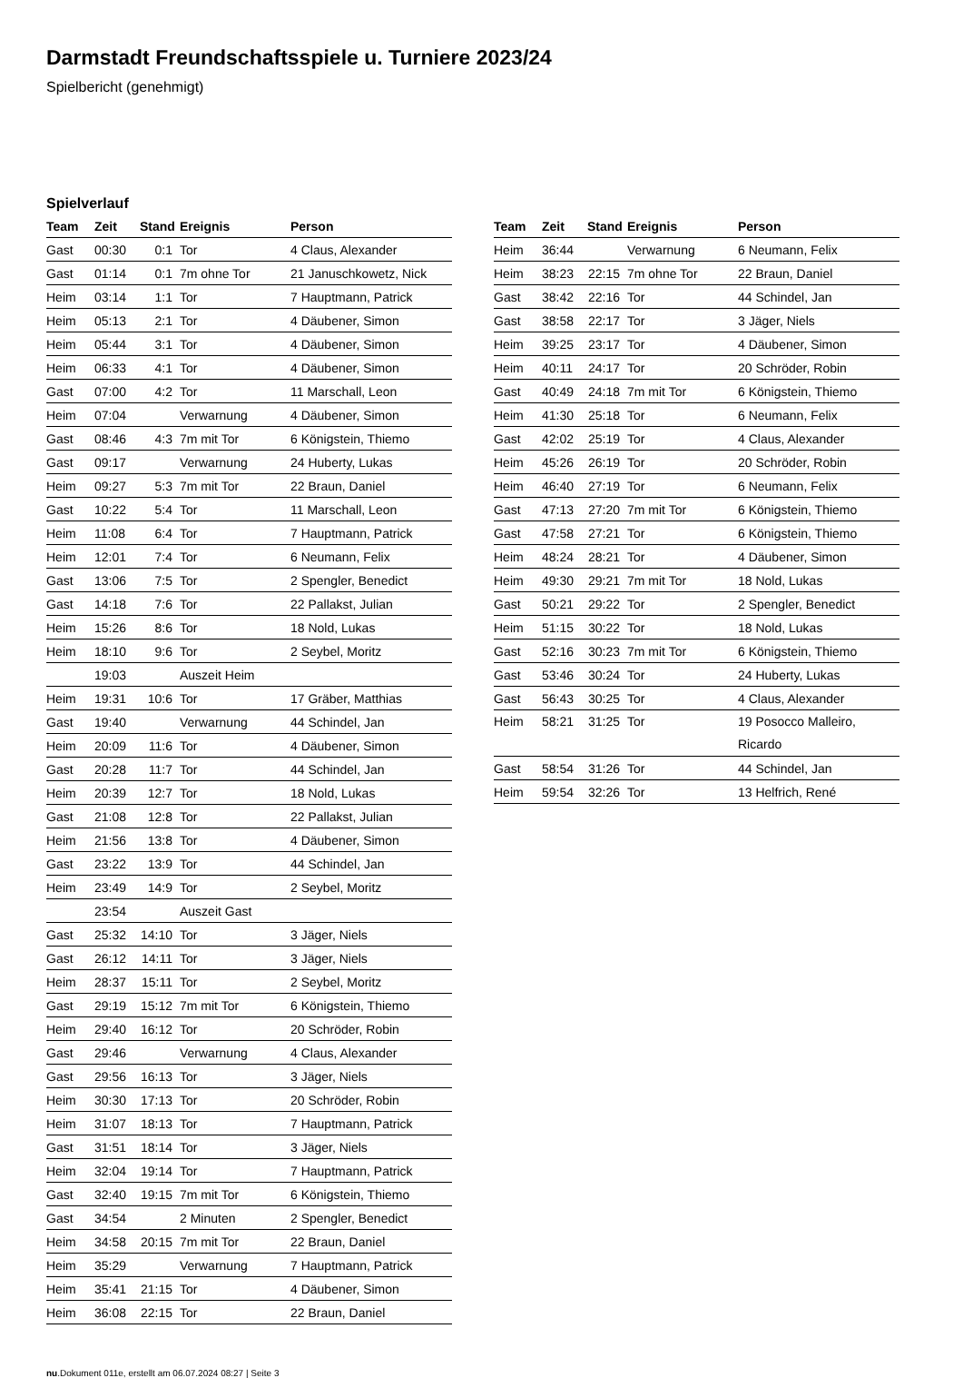Darmstadt Freundschaftsspiele u. Turniere 2023/24
Spielbericht (genehmigt)
Spielverlauf
| Team | Zeit | Stand | Ereignis | Person |
| --- | --- | --- | --- | --- |
| Gast | 00:30 | 0:1 | Tor | 4 Claus, Alexander |
| Gast | 01:14 | 0:1 | 7m ohne Tor | 21 Januschkowetz, Nick |
| Heim | 03:14 | 1:1 | Tor | 7 Hauptmann, Patrick |
| Heim | 05:13 | 2:1 | Tor | 4 Däubener, Simon |
| Heim | 05:44 | 3:1 | Tor | 4 Däubener, Simon |
| Heim | 06:33 | 4:1 | Tor | 4 Däubener, Simon |
| Gast | 07:00 | 4:2 | Tor | 11 Marschall, Leon |
| Heim | 07:04 | | Verwarnung | 4 Däubener, Simon |
| Gast | 08:46 | 4:3 | 7m mit Tor | 6 Königstein, Thiemo |
| Gast | 09:17 | | Verwarnung | 24 Huberty, Lukas |
| Heim | 09:27 | 5:3 | 7m mit Tor | 22 Braun, Daniel |
| Gast | 10:22 | 5:4 | Tor | 11 Marschall, Leon |
| Heim | 11:08 | 6:4 | Tor | 7 Hauptmann, Patrick |
| Heim | 12:01 | 7:4 | Tor | 6 Neumann, Felix |
| Gast | 13:06 | 7:5 | Tor | 2 Spengler, Benedict |
| Gast | 14:18 | 7:6 | Tor | 22 Pallakst, Julian |
| Heim | 15:26 | 8:6 | Tor | 18 Nold, Lukas |
| Heim | 18:10 | 9:6 | Tor | 2 Seybel, Moritz |
| | 19:03 | | Auszeit Heim | |
| Heim | 19:31 | 10:6 | Tor | 17 Gräber, Matthias |
| Gast | 19:40 | | Verwarnung | 44 Schindel, Jan |
| Heim | 20:09 | 11:6 | Tor | 4 Däubener, Simon |
| Gast | 20:28 | 11:7 | Tor | 44 Schindel, Jan |
| Heim | 20:39 | 12:7 | Tor | 18 Nold, Lukas |
| Gast | 21:08 | 12:8 | Tor | 22 Pallakst, Julian |
| Heim | 21:56 | 13:8 | Tor | 4 Däubener, Simon |
| Gast | 23:22 | 13:9 | Tor | 44 Schindel, Jan |
| Heim | 23:49 | 14:9 | Tor | 2 Seybel, Moritz |
| | 23:54 | | Auszeit Gast | |
| Gast | 25:32 | 14:10 | Tor | 3 Jäger, Niels |
| Gast | 26:12 | 14:11 | Tor | 3 Jäger, Niels |
| Heim | 28:37 | 15:11 | Tor | 2 Seybel, Moritz |
| Gast | 29:19 | 15:12 | 7m mit Tor | 6 Königstein, Thiemo |
| Heim | 29:40 | 16:12 | Tor | 20 Schröder, Robin |
| Gast | 29:46 | | Verwarnung | 4 Claus, Alexander |
| Gast | 29:56 | 16:13 | Tor | 3 Jäger, Niels |
| Heim | 30:30 | 17:13 | Tor | 20 Schröder, Robin |
| Heim | 31:07 | 18:13 | Tor | 7 Hauptmann, Patrick |
| Gast | 31:51 | 18:14 | Tor | 3 Jäger, Niels |
| Heim | 32:04 | 19:14 | Tor | 7 Hauptmann, Patrick |
| Gast | 32:40 | 19:15 | 7m mit Tor | 6 Königstein, Thiemo |
| Gast | 34:54 | | 2 Minuten | 2 Spengler, Benedict |
| Heim | 34:58 | 20:15 | 7m mit Tor | 22 Braun, Daniel |
| Heim | 35:29 | | Verwarnung | 7 Hauptmann, Patrick |
| Heim | 35:41 | 21:15 | Tor | 4 Däubener, Simon |
| Heim | 36:08 | 22:15 | Tor | 22 Braun, Daniel |
| Team | Zeit | Stand | Ereignis | Person |
| --- | --- | --- | --- | --- |
| Heim | 36:44 | | Verwarnung | 6 Neumann, Felix |
| Heim | 38:23 | 22:15 | 7m ohne Tor | 22 Braun, Daniel |
| Gast | 38:42 | 22:16 | Tor | 44 Schindel, Jan |
| Gast | 38:58 | 22:17 | Tor | 3 Jäger, Niels |
| Heim | 39:25 | 23:17 | Tor | 4 Däubener, Simon |
| Heim | 40:11 | 24:17 | Tor | 20 Schröder, Robin |
| Gast | 40:49 | 24:18 | 7m mit Tor | 6 Königstein, Thiemo |
| Heim | 41:30 | 25:18 | Tor | 6 Neumann, Felix |
| Gast | 42:02 | 25:19 | Tor | 4 Claus, Alexander |
| Heim | 45:26 | 26:19 | Tor | 20 Schröder, Robin |
| Heim | 46:40 | 27:19 | Tor | 6 Neumann, Felix |
| Gast | 47:13 | 27:20 | 7m mit Tor | 6 Königstein, Thiemo |
| Gast | 47:58 | 27:21 | Tor | 6 Königstein, Thiemo |
| Heim | 48:24 | 28:21 | Tor | 4 Däubener, Simon |
| Heim | 49:30 | 29:21 | 7m mit Tor | 18 Nold, Lukas |
| Gast | 50:21 | 29:22 | Tor | 2 Spengler, Benedict |
| Heim | 51:15 | 30:22 | Tor | 18 Nold, Lukas |
| Gast | 52:16 | 30:23 | 7m mit Tor | 6 Königstein, Thiemo |
| Gast | 53:46 | 30:24 | Tor | 24 Huberty, Lukas |
| Gast | 56:43 | 30:25 | Tor | 4 Claus, Alexander |
| Heim | 58:21 | 31:25 | Tor | 19 Posocco Malleiro, Ricardo |
| Gast | 58:54 | 31:26 | Tor | 44 Schindel, Jan |
| Heim | 59:54 | 32:26 | Tor | 13 Helfrich, René |
nu.Dokument 011e, erstellt am 06.07.2024 08:27 | Seite 3